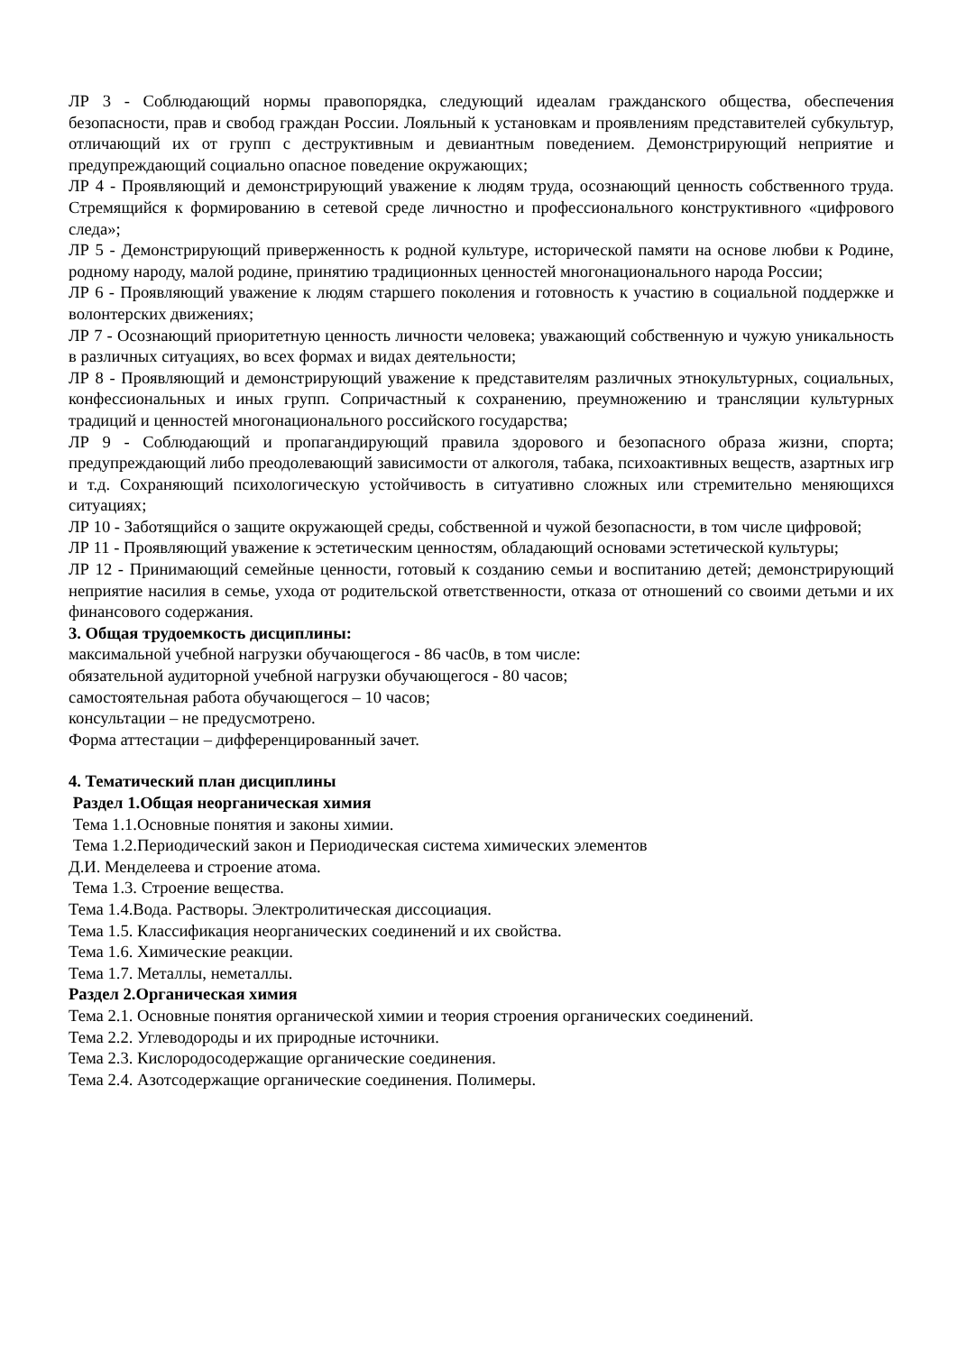ЛР 3 - Соблюдающий нормы правопорядка, следующий идеалам гражданского общества, обеспечения безопасности, прав и свобод граждан России. Лояльный к установкам и проявлениям представителей субкультур, отличающий их от групп с деструктивным и девиантным поведением. Демонстрирующий неприятие и предупреждающий социально опасное поведение окружающих;
ЛР 4 - Проявляющий и демонстрирующий уважение к людям труда, осознающий ценность собственного труда. Стремящийся к формированию в сетевой среде личностно и профессионального конструктивного «цифрового следа»;
ЛР 5 - Демонстрирующий приверженность к родной культуре, исторической памяти на основе любви к Родине, родному народу, малой родине, принятию традиционных ценностей многонационального народа России;
ЛР 6 - Проявляющий уважение к людям старшего поколения и готовность к участию в социальной поддержке и волонтерских движениях;
ЛР 7 - Осознающий приоритетную ценность личности человека; уважающий собственную и чужую уникальность в различных ситуациях, во всех формах и видах деятельности;
ЛР 8 - Проявляющий и демонстрирующий уважение к представителям различных этнокультурных, социальных, конфессиональных и иных групп. Сопричастный к сохранению, преумножению и трансляции культурных традиций и ценностей многонационального российского государства;
ЛР 9 - Соблюдающий и пропагандирующий правила здорового и безопасного образа жизни, спорта; предупреждающий либо преодолевающий зависимости от алкоголя, табака, психоактивных веществ, азартных игр и т.д. Сохраняющий психологическую устойчивость в ситуативно сложных или стремительно меняющихся ситуациях;
ЛР 10 - Заботящийся о защите окружающей среды, собственной и чужой безопасности, в том числе цифровой;
ЛР 11 - Проявляющий уважение к эстетическим ценностям, обладающий основами эстетической культуры;
ЛР 12 - Принимающий семейные ценности, готовый к созданию семьи и воспитанию детей; демонстрирующий неприятие насилия в семье, ухода от родительской ответственности, отказа от отношений со своими детьми и их финансового содержания.
3. Общая трудоемкость дисциплины:
максимальной учебной нагрузки обучающегося - 86 час0в, в том числе:
обязательной аудиторной учебной нагрузки обучающегося - 80 часов;
самостоятельная работа обучающегося – 10 часов;
консультации – не предусмотрено.
Форма аттестации – дифференцированный зачет.
4. Тематический план дисциплины
Раздел 1.Общая неорганическая химия
Тема 1.1.Основные понятия и законы химии.
Тема 1.2.Периодический закон и Периодическая система химических элементов
Д.И. Менделеева и строение атома.
Тема 1.3. Строение вещества.
Тема 1.4.Вода. Растворы. Электролитическая диссоциация.
Тема 1.5. Классификация неорганических соединений и их свойства.
Тема 1.6. Химические реакции.
Тема 1.7. Металлы, неметаллы.
Раздел 2.Органическая химия
Тема 2.1. Основные понятия органической химии и теория строения органических соединений.
Тема 2.2. Углеводороды и их природные источники.
Тема 2.3. Кислородосодержащие органические соединения.
Тема 2.4. Азотсодержащие органические соединения. Полимеры.